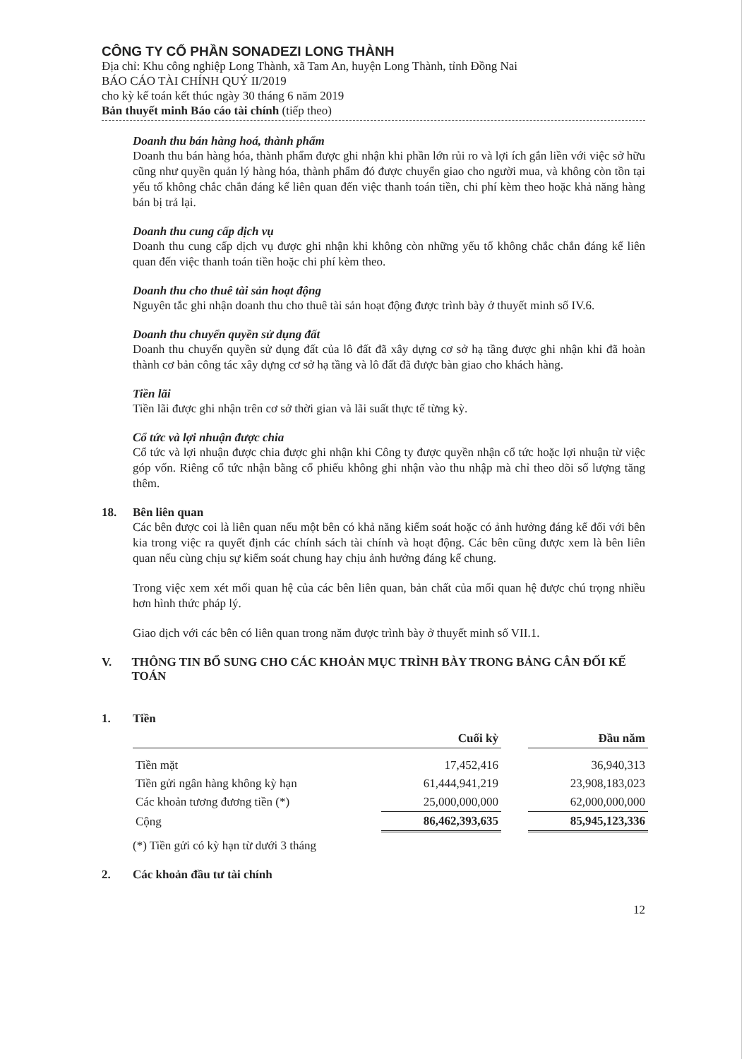CÔNG TY CỔ PHẦN SONADEZI LONG THÀNH
Địa chỉ: Khu công nghiệp Long Thành, xã Tam An, huyện Long Thành, tỉnh Đồng Nai
BÁO CÁO TÀI CHÍNH QUÝ II/2019
cho kỳ kế toán kết thúc ngày 30 tháng 6 năm 2019
Bản thuyết minh Báo cáo tài chính (tiếp theo)
Doanh thu bán hàng hoá, thành phẩm
Doanh thu bán hàng hóa, thành phẩm được ghi nhận khi phần lớn rủi ro và lợi ích gắn liền với việc sở hữu cũng như quyền quản lý hàng hóa, thành phẩm đó được chuyển giao cho người mua, và không còn tồn tại yếu tố không chắc chắn đáng kể liên quan đến việc thanh toán tiền, chi phí kèm theo hoặc khả năng hàng bán bị trả lại.
Doanh thu cung cấp dịch vụ
Doanh thu cung cấp dịch vụ được ghi nhận khi không còn những yếu tố không chắc chắn đáng kể liên quan đến việc thanh toán tiền hoặc chi phí kèm theo.
Doanh thu cho thuê tài sản hoạt động
Nguyên tắc ghi nhận doanh thu cho thuê tài sản hoạt động được trình bày ở thuyết minh số IV.6.
Doanh thu chuyển quyền sử dụng đất
Doanh thu chuyển quyền sử dụng đất của lô đất đã xây dựng cơ sở hạ tầng được ghi nhận khi đã hoàn thành cơ bản công tác xây dựng cơ sở hạ tầng và lô đất đã được bàn giao cho khách hàng.
Tiền lãi
Tiền lãi được ghi nhận trên cơ sở thời gian và lãi suất thực tế từng kỳ.
Cổ tức và lợi nhuận được chia
Cổ tức và lợi nhuận được chia được ghi nhận khi Công ty được quyền nhận cổ tức hoặc lợi nhuận từ việc góp vốn. Riêng cổ tức nhận bằng cổ phiếu không ghi nhận vào thu nhập mà chỉ theo dõi số lượng tăng thêm.
18. Bên liên quan
Các bên được coi là liên quan nếu một bên có khả năng kiểm soát hoặc có ảnh hưởng đáng kể đối với bên kia trong việc ra quyết định các chính sách tài chính và hoạt động. Các bên cũng được xem là bên liên quan nếu cùng chịu sự kiểm soát chung hay chịu ảnh hưởng đáng kể chung.
Trong việc xem xét mối quan hệ của các bên liên quan, bản chất của mối quan hệ được chú trọng nhiều hơn hình thức pháp lý.
Giao dịch với các bên có liên quan trong năm được trình bày ở thuyết minh số VII.1.
V. THÔNG TIN BỔ SUNG CHO CÁC KHOẢN MỤC TRÌNH BÀY TRONG BẢNG CÂN ĐỐI KẾ TOÁN
1. Tiền
| | Cuối kỳ | | Đầu năm |
| --- | --- | --- | --- |
| Tiền mặt | 17,452,416 | | 36,940,313 |
| Tiền gửi ngân hàng không kỳ hạn | 61,444,941,219 | | 23,908,183,023 |
| Các khoản tương đương tiền (*) | 25,000,000,000 | | 62,000,000,000 |
| Cộng | 86,462,393,635 | | 85,945,123,336 |
(*) Tiền gửi có kỳ hạn từ dưới 3 tháng
2. Các khoản đầu tư tài chính
12